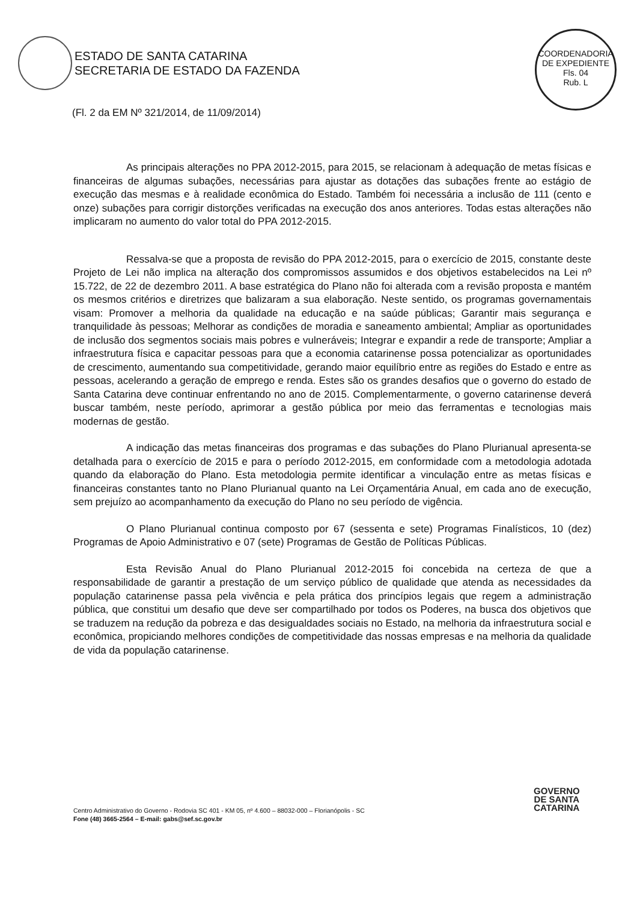ESTADO DE SANTA CATARINA
SECRETARIA DE ESTADO DA FAZENDA
COORDENADORIA DE EXPEDIENTE
Fls. 04
Rub. L
(Fl. 2 da EM Nº 321/2014, de 11/09/2014)
As principais alterações no PPA 2012-2015, para 2015, se relacionam à adequação de metas físicas e financeiras de algumas subações, necessárias para ajustar as dotações das subações frente ao estágio de execução das mesmas e à realidade econômica do Estado. Também foi necessária a inclusão de 111 (cento e onze) subações para corrigir distorções verificadas na execução dos anos anteriores. Todas estas alterações não implicaram no aumento do valor total do PPA 2012-2015.
Ressalva-se que a proposta de revisão do PPA 2012-2015, para o exercício de 2015, constante deste Projeto de Lei não implica na alteração dos compromissos assumidos e dos objetivos estabelecidos na Lei nº 15.722, de 22 de dezembro 2011. A base estratégica do Plano não foi alterada com a revisão proposta e mantém os mesmos critérios e diretrizes que balizaram a sua elaboração. Neste sentido, os programas governamentais visam: Promover a melhoria da qualidade na educação e na saúde públicas; Garantir mais segurança e tranquilidade às pessoas; Melhorar as condições de moradia e saneamento ambiental; Ampliar as oportunidades de inclusão dos segmentos sociais mais pobres e vulneráveis; Integrar e expandir a rede de transporte; Ampliar a infraestrutura física e capacitar pessoas para que a economia catarinense possa potencializar as oportunidades de crescimento, aumentando sua competitividade, gerando maior equilíbrio entre as regiões do Estado e entre as pessoas, acelerando a geração de emprego e renda. Estes são os grandes desafios que o governo do estado de Santa Catarina deve continuar enfrentando no ano de 2015. Complementarmente, o governo catarinense deverá buscar também, neste período, aprimorar a gestão pública por meio das ferramentas e tecnologias mais modernas de gestão.
A indicação das metas financeiras dos programas e das subações do Plano Plurianual apresenta-se detalhada para o exercício de 2015 e para o período 2012-2015, em conformidade com a metodologia adotada quando da elaboração do Plano. Esta metodologia permite identificar a vinculação entre as metas físicas e financeiras constantes tanto no Plano Plurianual quanto na Lei Orçamentária Anual, em cada ano de execução, sem prejuízo ao acompanhamento da execução do Plano no seu período de vigência.
O Plano Plurianual continua composto por 67 (sessenta e sete) Programas Finalísticos, 10 (dez) Programas de Apoio Administrativo e 07 (sete) Programas de Gestão de Políticas Públicas.
Esta Revisão Anual do Plano Plurianual 2012-2015 foi concebida na certeza de que a responsabilidade de garantir a prestação de um serviço público de qualidade que atenda as necessidades da população catarinense passa pela vivência e pela prática dos princípios legais que regem a administração pública, que constitui um desafio que deve ser compartilhado por todos os Poderes, na busca dos objetivos que se traduzem na redução da pobreza e das desigualdades sociais no Estado, na melhoria da infraestrutura social e econômica, propiciando melhores condições de competitividade das nossas empresas e na melhoria da qualidade de vida da população catarinense.
Centro Administrativo do Governo - Rodovia SC 401 - KM 05, nº 4.600 – 88032-000 – Florianópolis - SC
Fone (48) 3665-2564 – E-mail: gabs@sef.sc.gov.br
GOVERNO
DE SANTA
CATARINA